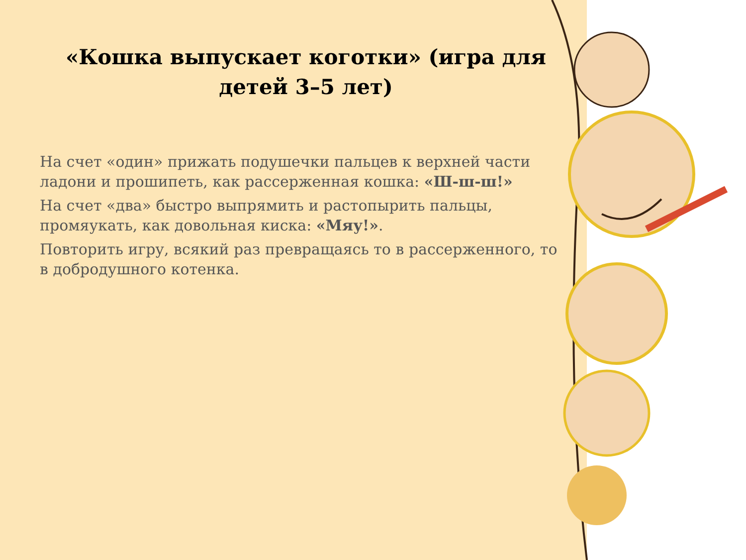«Кошка выпускает коготки» (игра для детей 3–5 лет)
На счет «один» прижать подушечки пальцев к верхней части ладони и прошипеть, как рассерженная кошка: «Ш-ш-ш!»
На счет «два» быстро выпрямить и растопырить пальцы, промяукать, как довольная киска: «Мяу!».
Повторить игру, всякий раз превращаясь то в рассерженного, то в добродушного котенка.